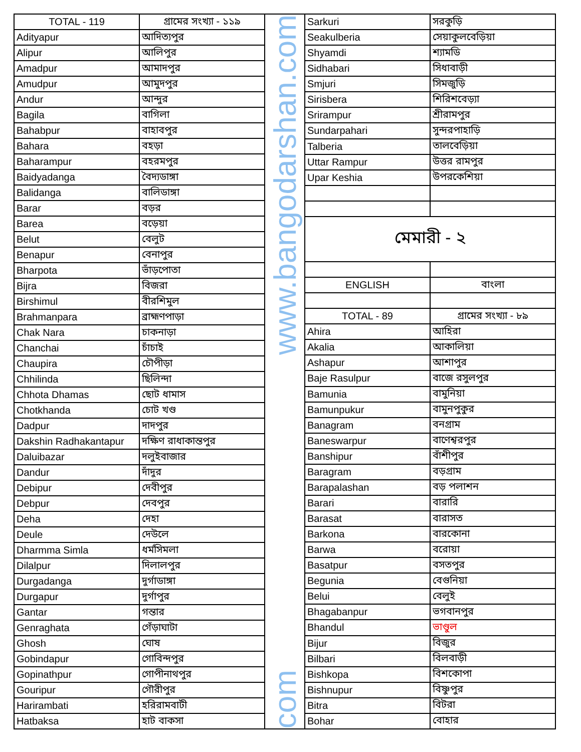| TOTAL - 119 | গ্রামের সংখ্যা - ১১৯ |
| --- | --- |
| Adityapur | আদিত্যপুর |
| Alipur | আলিপুর |
| Amadpur | আমাদপুর |
| Amudpur | আমুদপুর |
| Andur | আন্দুর |
| Bagila | বাগিলা |
| Bahabpur | বাহাবপুর |
| Bahara | বহড়া |
| Baharampur | বহরমপুর |
| Baidyadanga | বৈদ্যডাঙ্গা |
| Balidanga | বালিডাঙ্গা |
| Barar | বড়র |
| Barea | বড়েয়া |
| Belut | বেলুট |
| Benapur | বেনাপুর |
| Bharpota | ভাঁড়পোতা |
| Bijra | বিজরা |
| Birshimul | বীরশিমুল |
| Brahmanpara | ব্রাহ্মণপাড়া |
| Chak Nara | চাকনাড়া |
| Chanchai | চাঁচাই |
| Chaupira | চৌপীড়া |
| Chhilinda | ছিলিন্দা |
| Chhota Dhamas | ছোট ধামাস |
| Chotkhanda | চোট খণ্ড |
| Dadpur | দাদপুর |
| Dakshin Radhakantapur | দক্ষিণ রাধাকান্তপুর |
| Daluibazar | দলুইবাজার |
| Dandur | দাঁদুর |
| Debipur | দেবীপুর |
| Debpur | দেবপুর |
| Deha | দেহা |
| Deule | দেউলে |
| Dharmma Simla | ধর্মসিমলা |
| Dilalpur | দিলালপুর |
| Durgadanga | দুর্গাডাঙ্গা |
| Durgapur | দুর্গাপুর |
| Gantar | গন্তার |
| Genraghata | গেঁড়াঘাটা |
| Ghosh | ঘোষ |
| Gobindapur | গোবিন্দপুর |
| Gopinathpur | গোপীনাথপুর |
| Gouripur | গৌরীপুর |
| Harirambati | হরিরামবাটী |
| Hatbaksa | হাট বাকসা |
www.bangodarshan.com
com
| Sarkuri | সরকুড়ি |
| Seakulberia | সেয়াকুলবেড়িয়া |
| Shyamdi | শ্যামডি |
| Sidhabari | সিধাবাড়ী |
| Smjuri | সিমজুড়ি |
| Sirisbera | শিরিশবেড়্যা |
| Srirampur | শ্রীরামপুর |
| Sundarpahari | সুন্দরপাহাড়ি |
| Talberia | তালবেড়িয়া |
| Uttar Rampur | উত্তর রামপুর |
| Upar Keshia | উপরকেশিয়া |
| মেমারী - ২ | |
| ENGLISH | বাংলা |
| TOTAL - 89 | গ্রামের সংখ্যা - ৮৯ |
| Ahira | আহিরা |
| Akalia | আকালিয়া |
| Ashapur | আশাপুর |
| Baje Rasulpur | বাজে রসুলপুর |
| Bamunia | বামুনিয়া |
| Bamunpukur | বামুনপুকুর |
| Banagram | বনগ্রাম |
| Baneswarpur | বাণেশ্বরপুর |
| Banshipur | বাঁশীপুর |
| Baragram | বড়গ্রাম |
| Barapalashan | বড় পলাশন |
| Barari | বারারি |
| Barasat | বারাসত |
| Barkona | বারকোনা |
| Barwa | বরোয়া |
| Basatpur | বসতপুর |
| Begunia | বেগুনিয়া |
| Belui | বেলুই |
| Bhagabanpur | ভগবানপুর |
| Bhandul | ভাণ্ডুল |
| Bijur | বিজুর |
| Bilbari | বিলবাড়ী |
| Bishkopa | বিশকোপা |
| Bishnupur | বিষ্ণুপুর |
| Bitra | বিটরা |
| Bohar | বোহার |